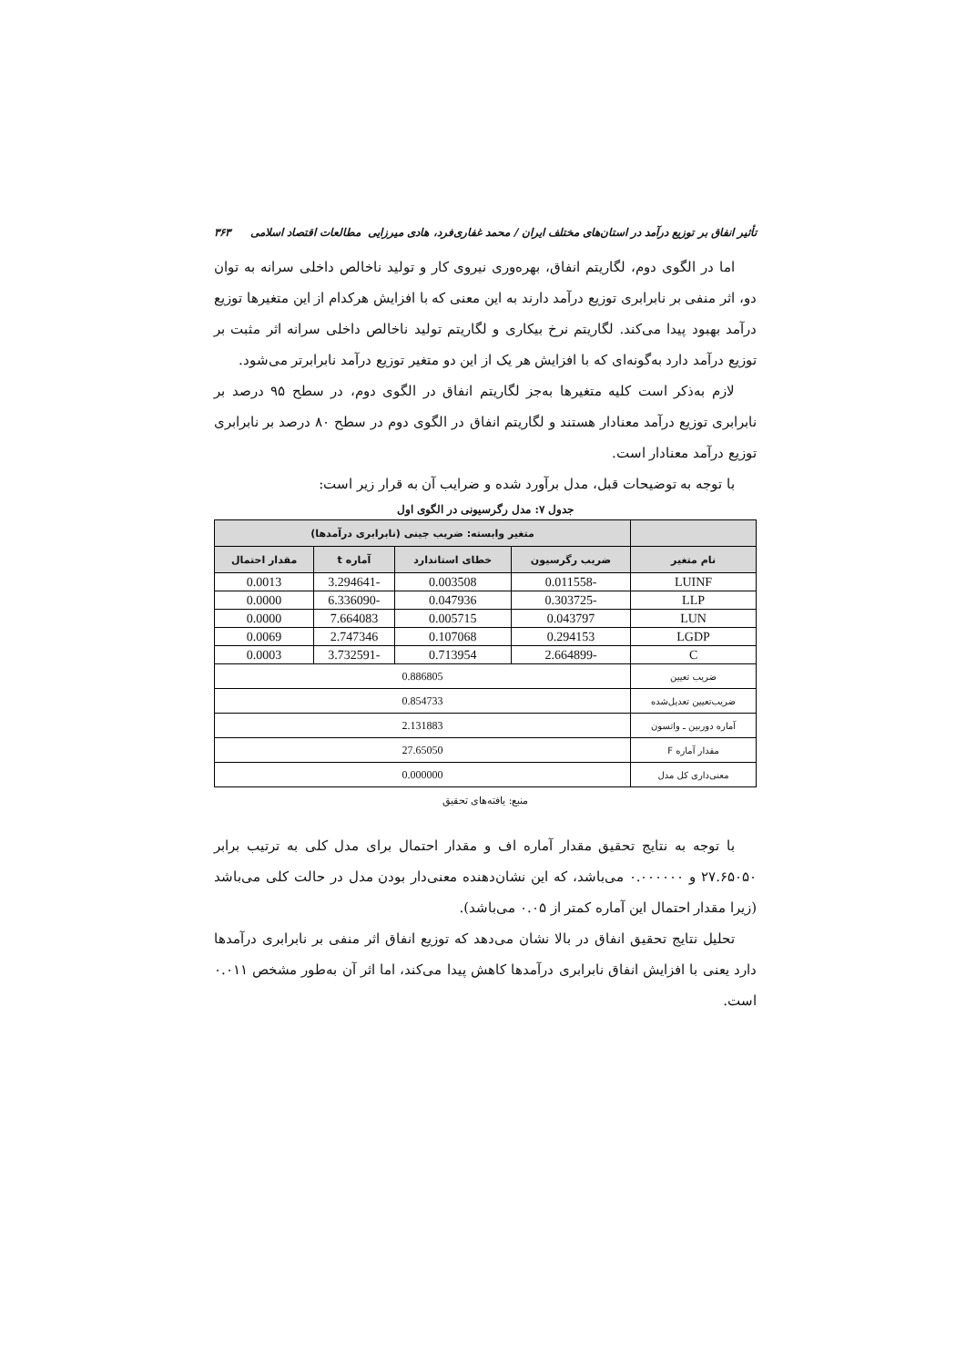تأثیر انفاق بر توزیع درآمد در استان‌های مختلف ایران / محمد غفاری‌فرد، هادی میرزایی مطالعات اقتصاد اسلامی ۳۶۳
اما در الگوی دوم، لگاریتم انفاق، بهره‌وری نیروی کار و تولید ناخالص داخلی سرانه به توان دو، اثر منفی بر نابرابری توزیع درآمد دارند به این معنی که با افزایش هرکدام از این متغیرها توزیع درآمد بهبود پیدا می‌کند. لگاریتم نرخ بیکاری و لگاریتم تولید ناخالص داخلی سرانه اثر مثبت بر توزیع درآمد دارد به‌گونه‌ای که با افزایش هر یک از این دو متغیر توزیع درآمد نابرابرتر می‌شود.
لازم به‌ذکر است کلیه متغیرها به‌جز لگاریتم انفاق در الگوی دوم، در سطح ۹۵ درصد بر نابرابری توزیع درآمد معنادار هستند و لگاریتم انفاق در الگوی دوم در سطح ۸۰ درصد بر نابرابری توزیع درآمد معنادار است.
با توجه به توضیحات قبل، مدل برآورد شده و ضرایب آن به قرار زیر است:
جدول ۷: مدل رگرسیونی در الگوی اول
| | متغیر وابسته: ضریب جینی (نابرابری درآمدها) | | | |
| --- | --- | --- | --- | --- |
| نام متغیر | ضریب رگرسیون | خطای استاندارد | آماره t | مقدار احتمال |
| LUINF | -0.011558 | 0.003508 | -3.294641 | 0.0013 |
| LLP | -0.303725 | 0.047936 | -6.336090 | 0.0000 |
| LUN | 0.043797 | 0.005715 | 7.664083 | 0.0000 |
| LGDP | 0.294153 | 0.107068 | 2.747346 | 0.0069 |
| C | -2.664899 | 0.713954 | -3.732591 | 0.0003 |
| ضریب تعیین | 0.886805 | | | |
| ضریب‌تعیین تعدیل‌شده | 0.854733 | | | |
| آماره دوربین ـ واتسون | 2.131883 | | | |
| مقدار آماره F | 27.65050 | | | |
| معنی‌داری کل مدل | 0.000000 | | | |
منبع: یافته‌های تحقیق
با توجه به نتایج تحقیق مقدار آماره اف و مقدار احتمال برای مدل کلی به ترتیب برابر ۲۷.۶۵۰۵۰ و ۰.۰۰۰۰۰۰ می‌باشد، که این نشان‌دهنده معنی‌دار بودن مدل در حالت کلی می‌باشد (زیرا مقدار احتمال این آماره کمتر از ۰.۰۵ می‌باشد).
تحلیل نتایج تحقیق انفاق در بالا نشان می‌دهد که توزیع انفاق اثر منفی بر نابرابری درآمدها دارد یعنی با افزایش انفاق نابرابری درآمدها کاهش پیدا می‌کند، اما اثر آن به‌طور مشخص ۰.۰۱۱ است.